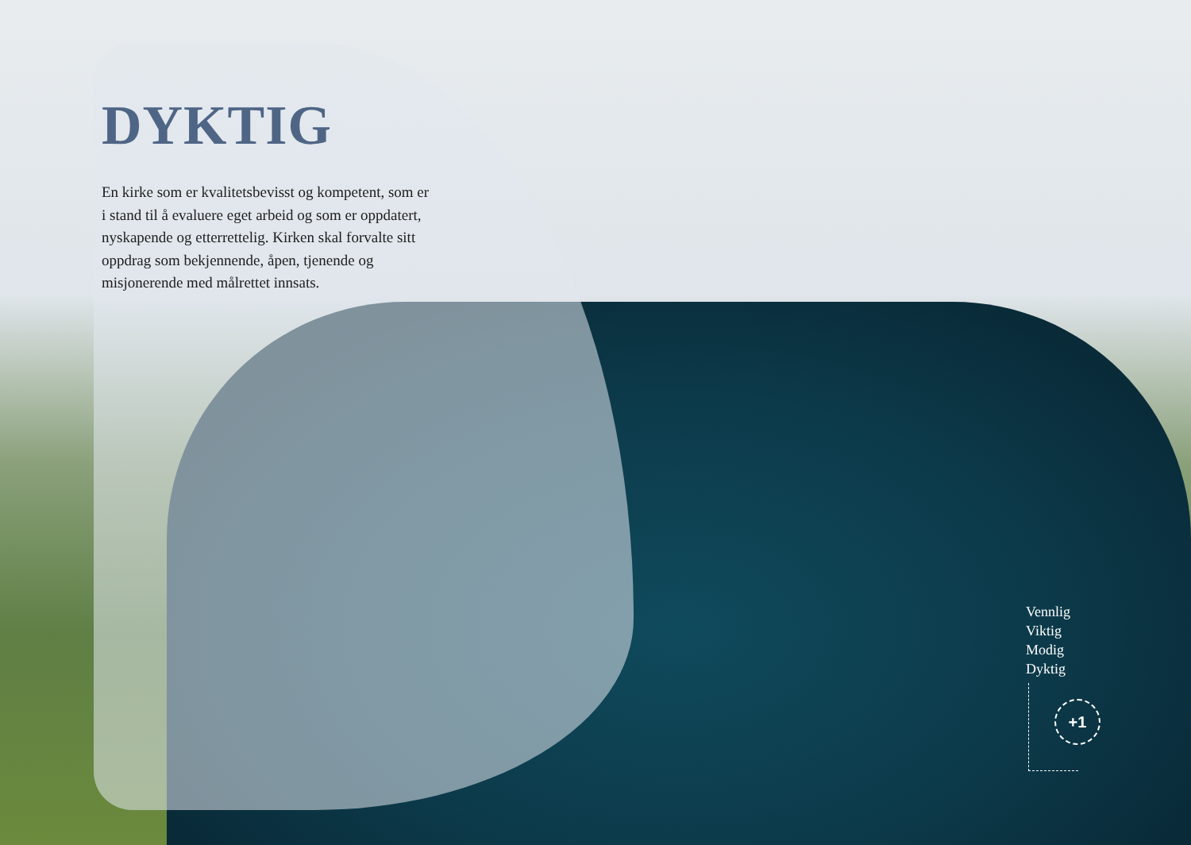DYKTIG
En kirke som er kvalitetsbevisst og kompetent, som er i stand til å evaluere eget arbeid og som er oppdatert, nyskapende og etterrettelig. Kirken skal forvalte sitt oppdrag som bekjennende, åpen, tjenende og misjonerende med målrettet innsats.
Vennlig
Viktig
Modig
Dyktig
+1